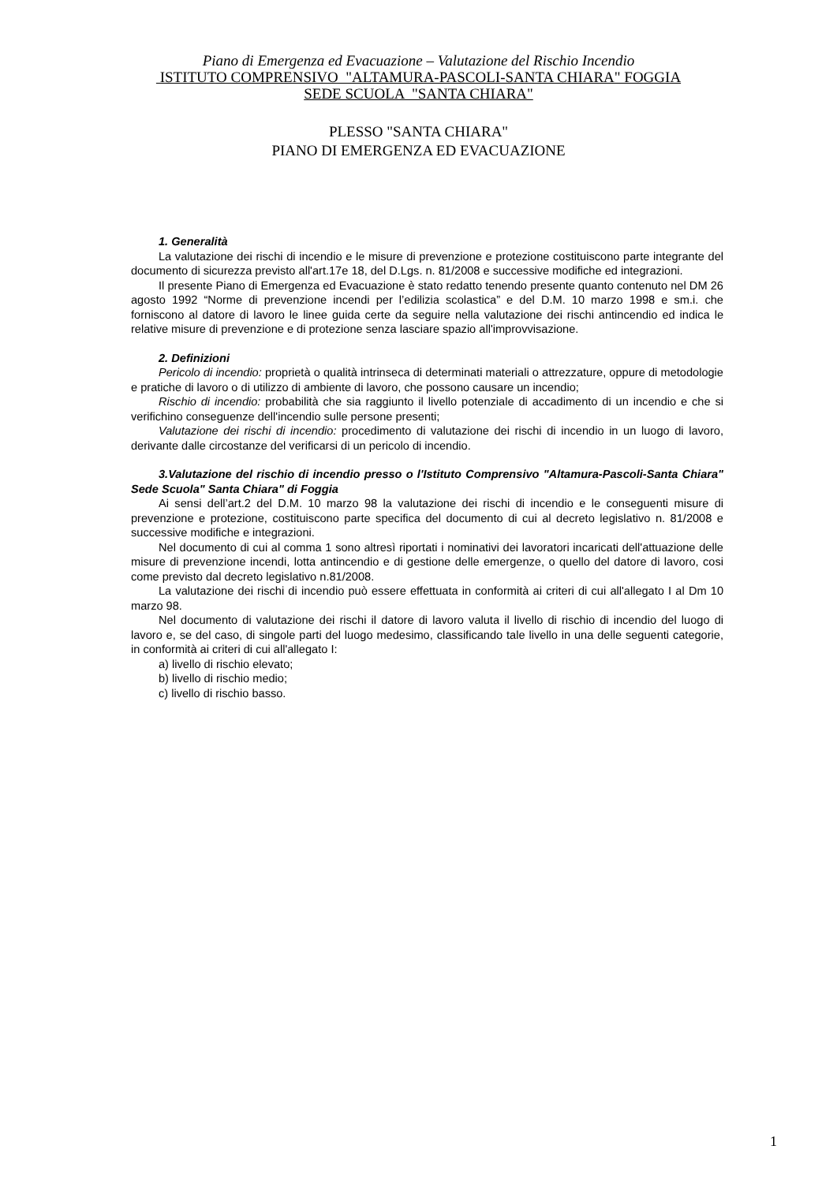Piano di Emergenza ed Evacuazione – Valutazione del Rischio Incendio
ISTITUTO COMPRENSIVO "ALTAMURA-PASCOLI-SANTA CHIARA" FOGGIA
SEDE SCUOLA "SANTA CHIARA"
PLESSO "SANTA CHIARA"
PIANO DI EMERGENZA ED EVACUAZIONE
1. Generalità
La valutazione dei rischi di incendio e le misure di prevenzione e protezione costituiscono parte integrante del documento di sicurezza previsto all'art.17e 18, del D.Lgs. n. 81/2008 e successive modifiche ed integrazioni.
Il presente Piano di Emergenza ed Evacuazione è stato redatto tenendo presente quanto contenuto nel DM 26 agosto 1992 “Norme di prevenzione incendi per l’edilizia scolastica” e del D.M. 10 marzo 1998 e sm.i. che forniscono al datore di lavoro le linee guida certe da seguire nella valutazione dei rischi antincendio ed indica le relative misure di prevenzione e di protezione senza lasciare spazio all'improvvisazione.
2. Definizioni
Pericolo di incendio: proprietà o qualità intrinseca di determinati materiali o attrezzature, oppure di metodologie e pratiche di lavoro o di utilizzo di ambiente di lavoro, che possono causare un incendio;
Rischio di incendio: probabilità che sia raggiunto il livello potenziale di accadimento di un incendio e che si verifichino conseguenze dell'incendio sulle persone presenti;
Valutazione dei rischi di incendio: procedimento di valutazione dei rischi di incendio in un luogo di lavoro, derivante dalle circostanze del verificarsi di un pericolo di incendio.
3.Valutazione del rischio di incendio presso o l'Istituto Comprensivo "Altamura-Pascoli-Santa Chiara" Sede Scuola" Santa Chiara" di Foggia
Ai sensi dell’art.2 del D.M. 10 marzo 98 la valutazione dei rischi di incendio e le conseguenti misure di prevenzione e protezione, costituiscono parte specifica del documento di cui al decreto legislativo n. 81/2008 e successive modifiche e integrazioni.
Nel documento di cui al comma 1 sono altresì riportati i nominativi dei lavoratori incaricati dell'attuazione delle misure di prevenzione incendi, lotta antincendio e di gestione delle emergenze, o quello del datore di lavoro, cosi come previsto dal decreto legislativo n.81/2008.
La valutazione dei rischi di incendio può essere effettuata in conformità ai criteri di cui all'allegato I al Dm 10 marzo 98.
Nel documento di valutazione dei rischi il datore di lavoro valuta il livello di rischio di incendio del luogo di lavoro e, se del caso, di singole parti del luogo medesimo, classificando tale livello in una delle seguenti categorie, in conformità ai criteri di cui all'allegato I:
a) livello di rischio elevato;
b) livello di rischio medio;
c) livello di rischio basso.
1